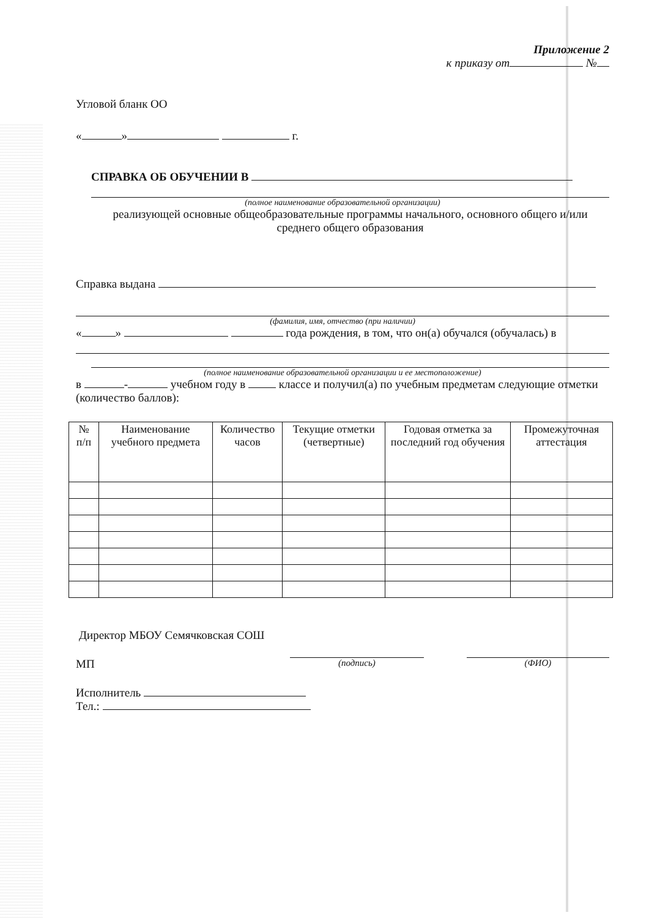Приложение 2
к приказу от №
Угловой бланк ОО
« » г.
СПРАВКА ОБ ОБУЧЕНИИ В
(полное наименование образовательной организации)
реализующей основные общеобразовательные программы начального, основного общего и/или среднего общего образования
Справка выдана
(фамилия, имя, отчество (при наличии)
« » года рождения, в том, что он(а) обучался (обучалась) в
(полное наименование образовательной организации и ее местоположение)
в - учебном году в классе и получил(а) по учебным предметам следующие отметки (количество баллов):
| № п/п | Наименование учебного предмета | Количество часов | Текущие отметки (четвертные) | Годовая отметка за последний год обучения | Промежуточная аттестация |
| --- | --- | --- | --- | --- | --- |
Директор МБОУ Семячковская СОШ
МП (подпись) (ФИО)
Исполнитель
Тел.: